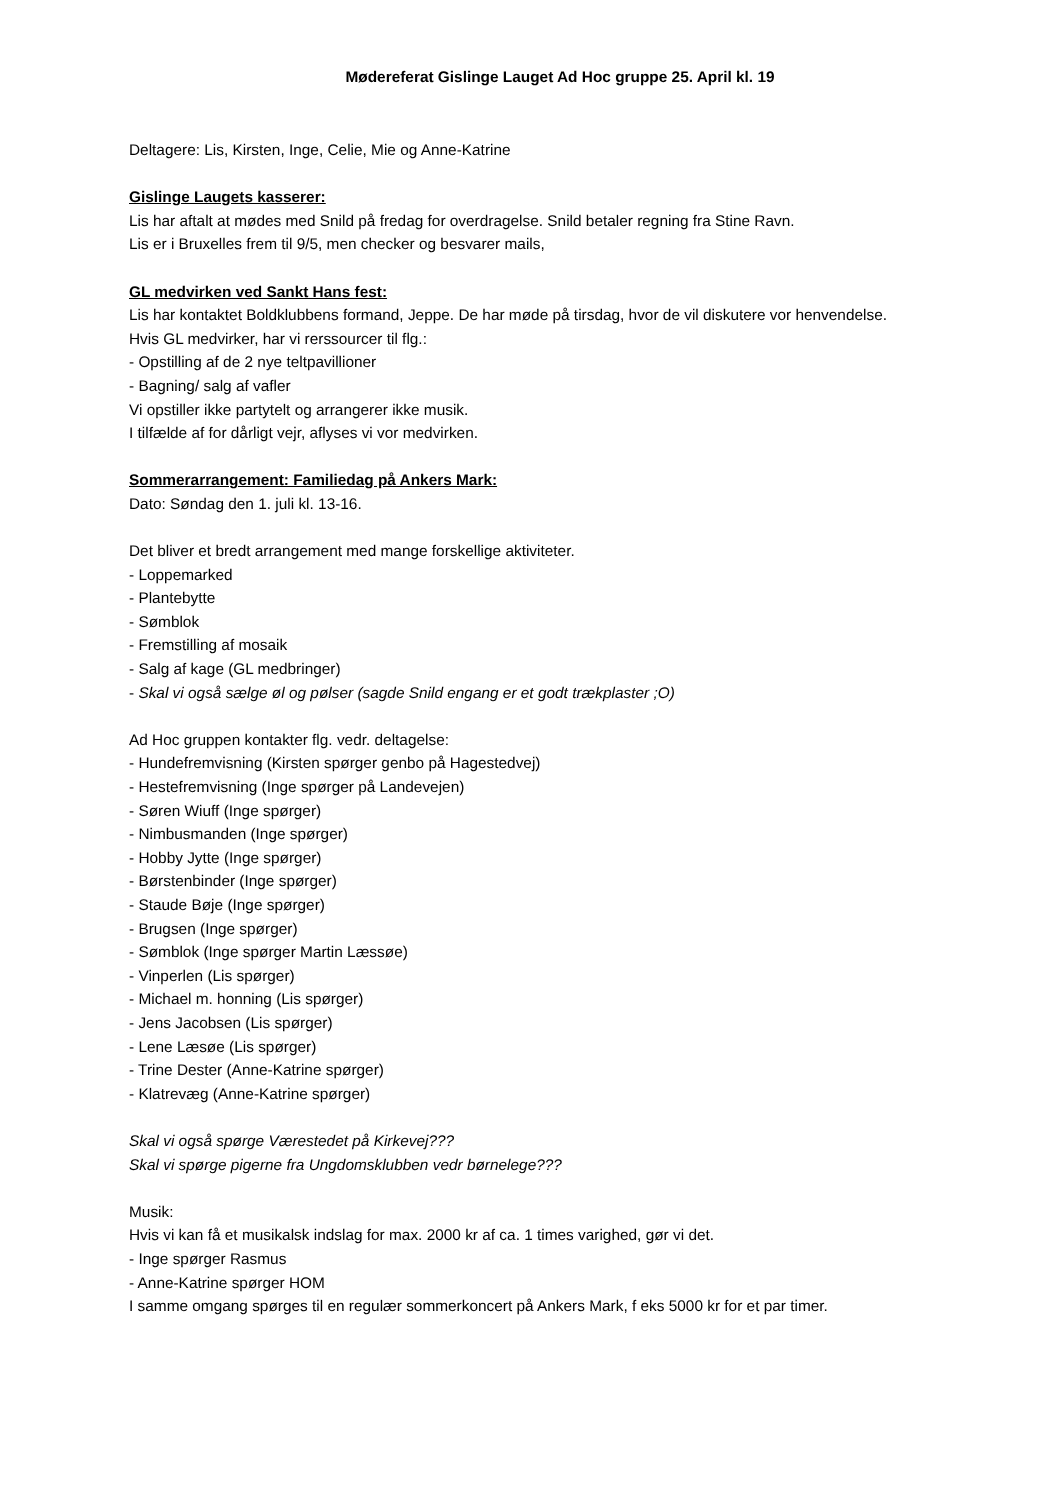Mødereferat Gislinge Lauget Ad Hoc gruppe 25. April kl. 19
Deltagere: Lis, Kirsten, Inge, Celie, Mie og Anne-Katrine
Gislinge Laugets kasserer:
Lis har aftalt at mødes med Snild på fredag for overdragelse. Snild betaler regning fra Stine Ravn.
Lis er i Bruxelles frem til 9/5, men checker og besvarer mails,
GL medvirken ved Sankt Hans fest:
Lis har kontaktet Boldklubbens formand, Jeppe. De har møde på tirsdag, hvor de vil diskutere vor henvendelse.
Hvis GL medvirker, har vi rerssourcer til flg.:
- Opstilling af de 2 nye teltpavillioner
- Bagning/ salg af vafler
Vi opstiller ikke partytelt og arrangerer ikke musik.
I tilfælde af for dårligt vejr, aflyses vi vor medvirken.
Sommerarrangement: Familiedag på Ankers Mark:
Dato: Søndag den 1. juli kl. 13-16.
Det bliver et bredt arrangement med mange forskellige aktiviteter.
- Loppemarked
- Plantebytte
- Sømblok
- Fremstilling af mosaik
- Salg af kage (GL medbringer)
- Skal vi også sælge øl og pølser (sagde Snild engang er et godt trækplaster ;O)
Ad Hoc gruppen kontakter flg. vedr. deltagelse:
- Hundefremvisning (Kirsten spørger genbo på Hagestedvej)
- Hestefremvisning (Inge spørger på Landevejen)
- Søren Wiuff (Inge spørger)
- Nimbusmanden (Inge spørger)
- Hobby Jytte (Inge spørger)
- Børstenbinder (Inge spørger)
- Staude Bøje (Inge spørger)
- Brugsen (Inge spørger)
- Sømblok (Inge spørger Martin Læssøe)
- Vinperlen (Lis spørger)
- Michael m. honning (Lis spørger)
- Jens Jacobsen (Lis spørger)
- Lene Læsøe (Lis spørger)
- Trine Dester (Anne-Katrine spørger)
- Klatrevæg (Anne-Katrine spørger)
Skal vi også spørge Værestedet på Kirkevej???
Skal vi spørge pigerne fra Ungdomsklubben vedr børnelege???
Musik:
Hvis vi kan få et musikalsk indslag for max. 2000 kr af ca. 1 times varighed, gør vi det.
- Inge spørger Rasmus
- Anne-Katrine spørger HOM
I samme omgang spørges til en regulær sommerkoncert på Ankers Mark, f eks 5000 kr for et par timer.